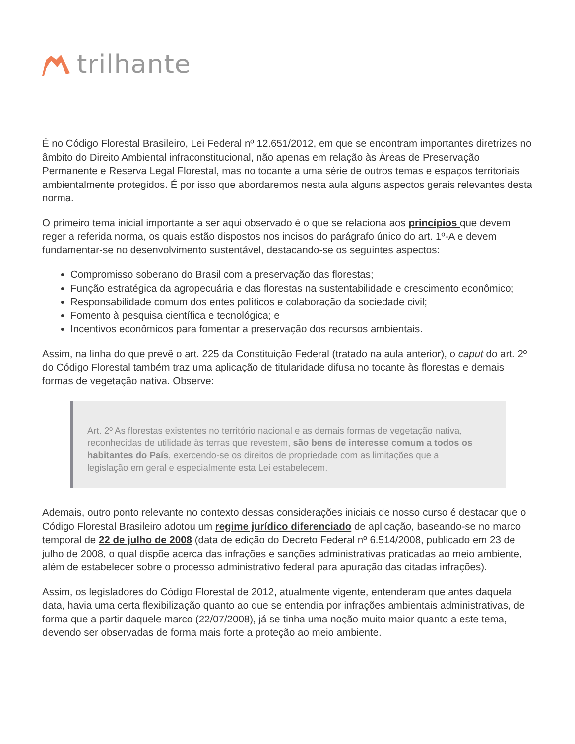trilhante
É no Código Florestal Brasileiro, Lei Federal nº 12.651/2012, em que se encontram importantes diretrizes no âmbito do Direito Ambiental infraconstitucional, não apenas em relação às Áreas de Preservação Permanente e Reserva Legal Florestal, mas no tocante a uma série de outros temas e espaços territoriais ambientalmente protegidos. É por isso que abordaremos nesta aula alguns aspectos gerais relevantes desta norma.
O primeiro tema inicial importante a ser aqui observado é o que se relaciona aos princípios que devem reger a referida norma, os quais estão dispostos nos incisos do parágrafo único do art. 1º-A e devem fundamentar-se no desenvolvimento sustentável, destacando-se os seguintes aspectos:
Compromisso soberano do Brasil com a preservação das florestas;
Função estratégica da agropecuária e das florestas na sustentabilidade e crescimento econômico;
Responsabilidade comum dos entes políticos e colaboração da sociedade civil;
Fomento à pesquisa científica e tecnológica; e
Incentivos econômicos para fomentar a preservação dos recursos ambientais.
Assim, na linha do que prevê o art. 225 da Constituição Federal (tratado na aula anterior), o caput do art. 2º do Código Florestal também traz uma aplicação de titularidade difusa no tocante às florestas e demais formas de vegetação nativa. Observe:
Art. 2º As florestas existentes no território nacional e as demais formas de vegetação nativa, reconhecidas de utilidade às terras que revestem, são bens de interesse comum a todos os habitantes do País, exercendo-se os direitos de propriedade com as limitações que a legislação em geral e especialmente esta Lei estabelecem.
Ademais, outro ponto relevante no contexto dessas considerações iniciais de nosso curso é destacar que o Código Florestal Brasileiro adotou um regime jurídico diferenciado de aplicação, baseando-se no marco temporal de 22 de julho de 2008 (data de edição do Decreto Federal nº 6.514/2008, publicado em 23 de julho de 2008, o qual dispõe acerca das infrações e sanções administrativas praticadas ao meio ambiente, além de estabelecer sobre o processo administrativo federal para apuração das citadas infrações).
Assim, os legisladores do Código Florestal de 2012, atualmente vigente, entenderam que antes daquela data, havia uma certa flexibilização quanto ao que se entendia por infrações ambientais administrativas, de forma que a partir daquele marco (22/07/2008), já se tinha uma noção muito maior quanto a este tema, devendo ser observadas de forma mais forte a proteção ao meio ambiente.